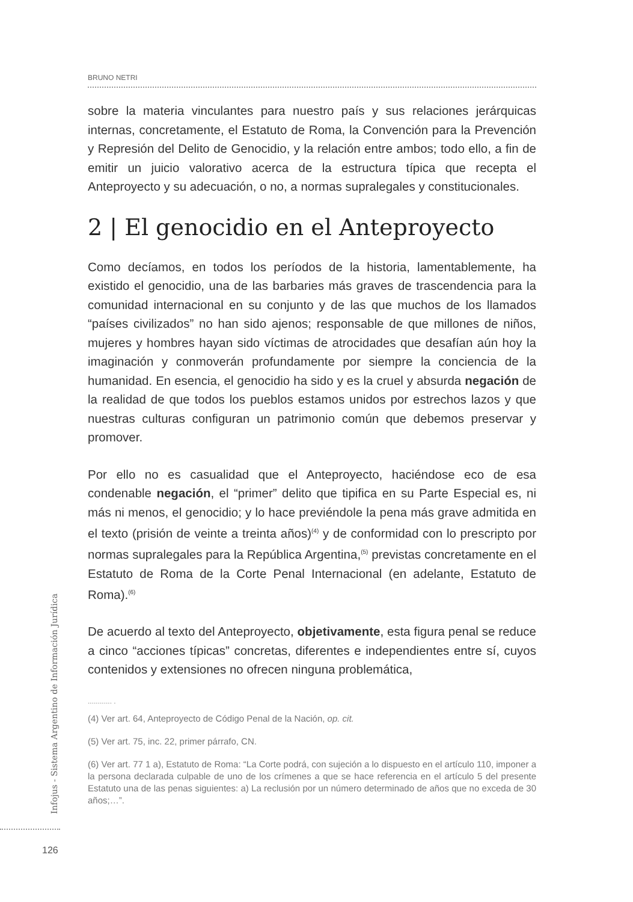BRUNO NETRI
sobre la materia vinculantes para nuestro país y sus relaciones jerárquicas internas, concretamente, el Estatuto de Roma, la Convención para la Prevención y Represión del Delito de Genocidio, y la relación entre ambos; todo ello, a fin de emitir un juicio valorativo acerca de la estructura típica que recepta el Anteproyecto y su adecuación, o no, a normas supralegales y constitucionales.
2 | El genocidio en el Anteproyecto
Como decíamos, en todos los períodos de la historia, lamentablemente, ha existido el genocidio, una de las barbaries más graves de trascendencia para la comunidad internacional en su conjunto y de las que muchos de los llamados “países civilizados” no han sido ajenos; responsable de que millones de niños, mujeres y hombres hayan sido víctimas de atrocidades que desafían aún hoy la imaginación y conmoverán profundamente por siempre la conciencia de la humanidad. En esencia, el genocidio ha sido y es la cruel y absurda negación de la realidad de que todos los pueblos estamos unidos por estrechos lazos y que nuestras culturas configuran un patrimonio común que debemos preservar y promover.
Por ello no es casualidad que el Anteproyecto, haciéndose eco de esa condenable negación, el “primer” delito que tipifica en su Parte Especial es, ni más ni menos, el genocidio; y lo hace previéndole la pena más grave admitida en el texto (prisión de veinte a treinta años)<sup>(4)</sup> y de conformidad con lo prescripto por normas supralegales para la República Argentina,<sup>(5)</sup> previstas concretamente en el Estatuto de Roma de la Corte Penal Internacional (en adelante, Estatuto de Roma).<sup>(6)</sup>
De acuerdo al texto del Anteproyecto, objetivamente, esta figura penal se reduce a cinco “acciones típicas” concretas, diferentes e independientes entre sí, cuyos contenidos y extensiones no ofrecen ninguna problemática,
............ .
(4) Ver art. 64, Anteproyecto de Código Penal de la Nación, op. cit.
(5) Ver art. 75, inc. 22, primer párrafo, CN.
(6) Ver art. 77 1 a), Estatuto de Roma: “La Corte podrá, con sujeción a lo dispuesto en el artículo 110, imponer a la persona declarada culpable de uno de los crímenes a que se hace referencia en el artículo 5 del presente Estatuto una de las penas siguientes: a) La reclusión por un número determinado de años que no exceda de 30 años;…”.
Infojus - Sistema Argentino de Información Jurídica
126